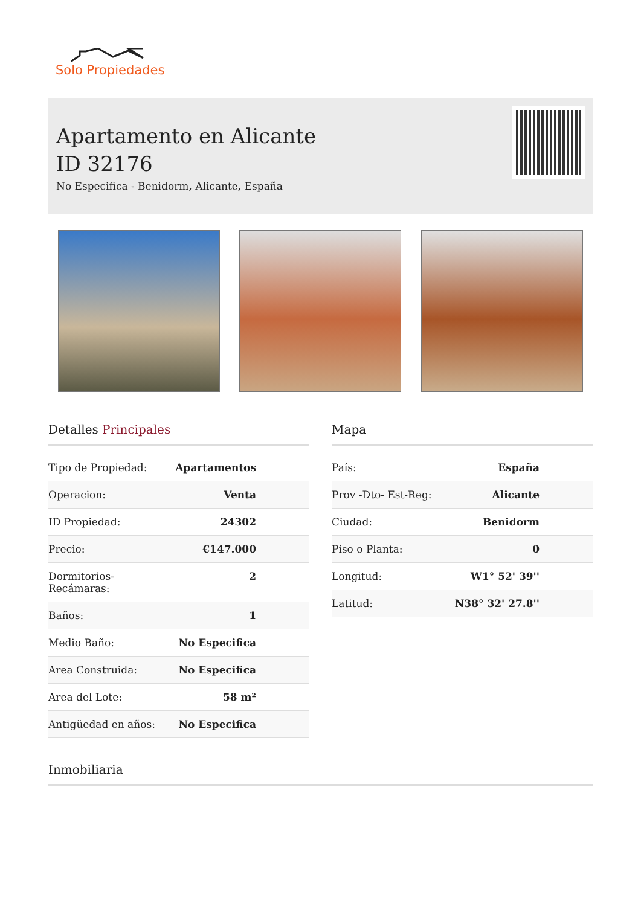Solo Propiedades
Apartamento en Alicante
ID 32176
No Especifica - Benidorm, Alicante, España
Detalles Principales
| Tipo de Propiedad: | Apartamentos |
| Operacion: | Venta |
| ID Propiedad: | 24302 |
| Precio: | €147.000 |
| Dormitorios-Recámaras: | 2 |
| Baños: | 1 |
| Medio Baño: | No Especifica |
| Area Construida: | No Especifica |
| Area del Lote: | 58 m² |
| Antigüedad en años: | No Especifica |
Mapa
| País: | España |
| Prov -Dto- Est-Reg: | Alicante |
| Ciudad: | Benidorm |
| Piso o Planta: | 0 |
| Longitud: | W1° 52' 39'' |
| Latitud: | N38° 32' 27.8'' |
Inmobiliaria